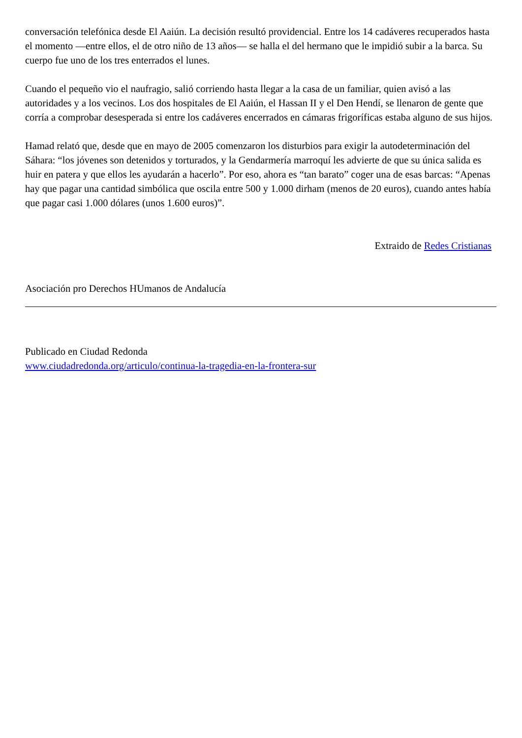conversación telefónica desde El Aaiún. La decisión resultó providencial. Entre los 14 cadáveres recuperados hasta el momento —entre ellos, el de otro niño de 13 años— se halla el del hermano que le impidió subir a la barca. Su cuerpo fue uno de los tres enterrados el lunes.
Cuando el pequeño vio el naufragio, salió corriendo hasta llegar a la casa de un familiar, quien avisó a las autoridades y a los vecinos. Los dos hospitales de El Aaiún, el Hassan II y el Den Hendí, se llenaron de gente que corría a comprobar desesperada si entre los cadáveres encerrados en cámaras frigoríficas estaba alguno de sus hijos.
Hamad relató que, desde que en mayo de 2005 comenzaron los disturbios para exigir la autodeterminación del Sáhara: “los jóvenes son detenidos y torturados, y la Gendarmería marroquí les advierte de que su única salida es huir en patera y que ellos les ayudarán a hacerlo”. Por eso, ahora es “tan barato” coger una de esas barcas: “Apenas hay que pagar una cantidad simbólica que oscila entre 500 y 1.000 dirham (menos de 20 euros), cuando antes había que pagar casi 1.000 dólares (unos 1.600 euros)”.
Extraido de Redes Cristianas
Asociación pro Derechos HUmanos de Andalucía
Publicado en Ciudad Redonda
www.ciudadredonda.org/articulo/continua-la-tragedia-en-la-frontera-sur